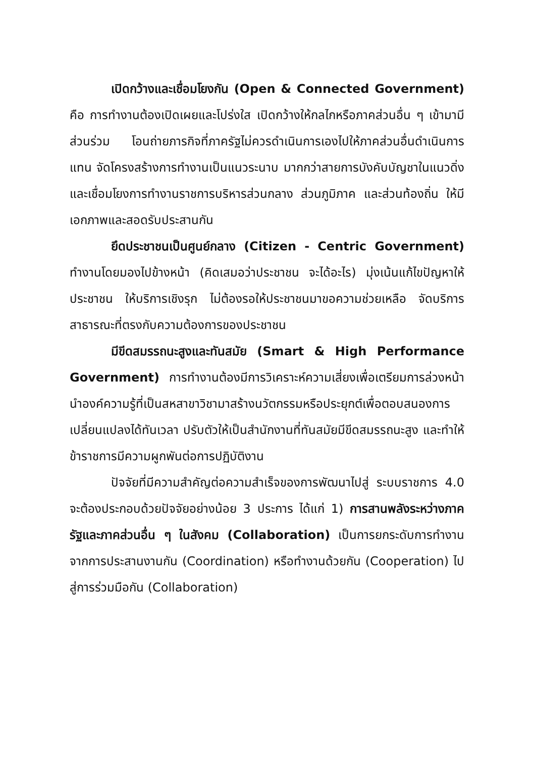เปิดกว้างและเชื่อมโยงกัน (Open & Connected Government) คือ การทำงานต้องเปิดเผยและโปร่งใส เปิดกว้างให้กลไกหรือภาคส่วนอื่น ๆ เข้ามามีส่วนร่วม โอนถ่ายภารกิจที่ภาครัฐไม่ควรดำเนินการเองไปให้ภาคส่วนอื่นดำเนินการแทน จัดโครงสร้างการทำงานเป็นแนวระนาบ มากกว่าสายการบังคับบัญชาในแนวดิ่ง และเชื่อมโยงการทำงานราชการบริหารส่วนกลาง ส่วนภูมิภาค และส่วนท้องถิ่น ให้มีเอกภาพและสอดรับประสานกัน
ยึดประชาชนเป็นศูนย์กลาง (Citizen - Centric Government) ทำงานโดยมองไปข้างหน้า (คิดเสมอว่าประชาชน จะได้อะไร) มุ่งเน้นแก้ไขปัญหาให้ประชาชน ให้บริการเชิงรุก ไม่ต้องรอให้ประชาชนมาขอความช่วยเหลือ จัดบริการ สาธารณะที่ตรงกับความต้องการของประชาชน
มีขีดสมรรถนะสูงและทันสมัย (Smart & High Performance Government) การทำงานต้องมีการวิเคราะห์ความเสี่ยงเพื่อเตรียมการล่วงหน้า นำองค์ความรู้ที่เป็นสหสาขาวิชามาสร้างนวัตกรรมหรือประยุกต์เพื่อตอบสนองการเปลี่ยนแปลงได้ทันเวลา ปรับตัวให้เป็นสำนักงานที่ทันสมัยมีขีดสมรรถนะสูง และทำให้ข้าราชการมีความผูกพันต่อการปฏิบัติงาน
ปัจจัยที่มีความสำคัญต่อความสำเร็จของการพัฒนาไปสู่ ระบบราชการ 4.0 จะต้องประกอบด้วยปัจจัยอย่างน้อย 3 ประการ ได้แก่ 1) การสานพลังระหว่างภาครัฐและภาคส่วนอื่น ๆ ในสังคม (Collaboration) เป็นการยกระดับการทำงานจากการประสานงานกัน (Coordination) หรือทำงานด้วยกัน (Cooperation) ไปสู่การร่วมมือกัน (Collaboration)